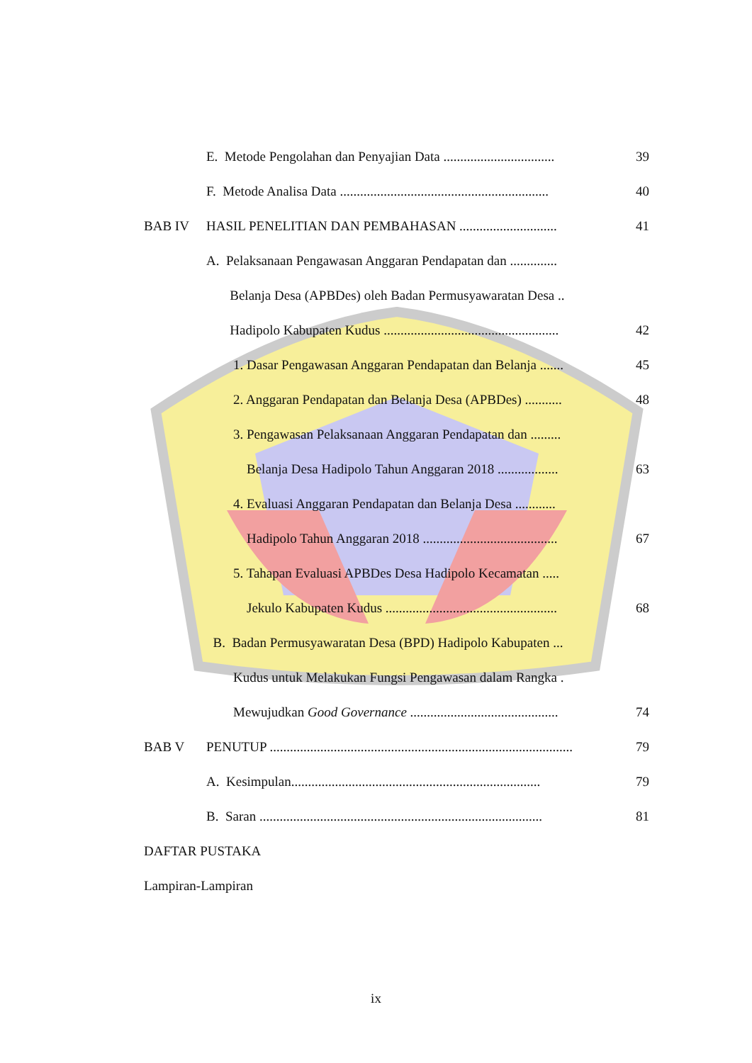E. Metode Pengolahan dan Penyajian Data ................................. 39
F. Metode Analisa Data .............................................................. 40
BAB IV HASIL PENELITIAN DAN PEMBAHASAN ............................. 41
A. Pelaksanaan Pengawasan Anggaran Pendapatan dan ..............
Belanja Desa (APBDes) oleh Badan Permusyawaratan Desa ..
Hadipolo Kabupaten Kudus .................................................... 42
1. Dasar Pengawasan Anggaran Pendapatan dan Belanja ....... 45
2. Anggaran Pendapatan dan Belanja Desa (APBDes) ........... 48
3. Pengawasan Pelaksanaan Anggaran Pendapatan dan .........
Belanja Desa Hadipolo Tahun Anggaran 2018 .................. 63
4. Evaluasi Anggaran Pendapatan dan Belanja Desa ............
Hadipolo Tahun Anggaran 2018 ........................................ 67
5. Tahapan Evaluasi APBDes Desa Hadipolo Kecamatan .....
Jekulo Kabupaten Kudus ................................................... 68
B. Badan Permusyawaratan Desa (BPD) Hadipolo Kabupaten ...
Kudus untuk Melakukan Fungsi Pengawasan dalam Rangka .
Mewujudkan Good Governance ............................................ 74
BAB V PENUTUP .......................................................................................... 79
A. Kesimpulan.......................................................................... 79
B. Saran .................................................................................... 81
DAFTAR PUSTAKA
Lampiran-Lampiran
ix